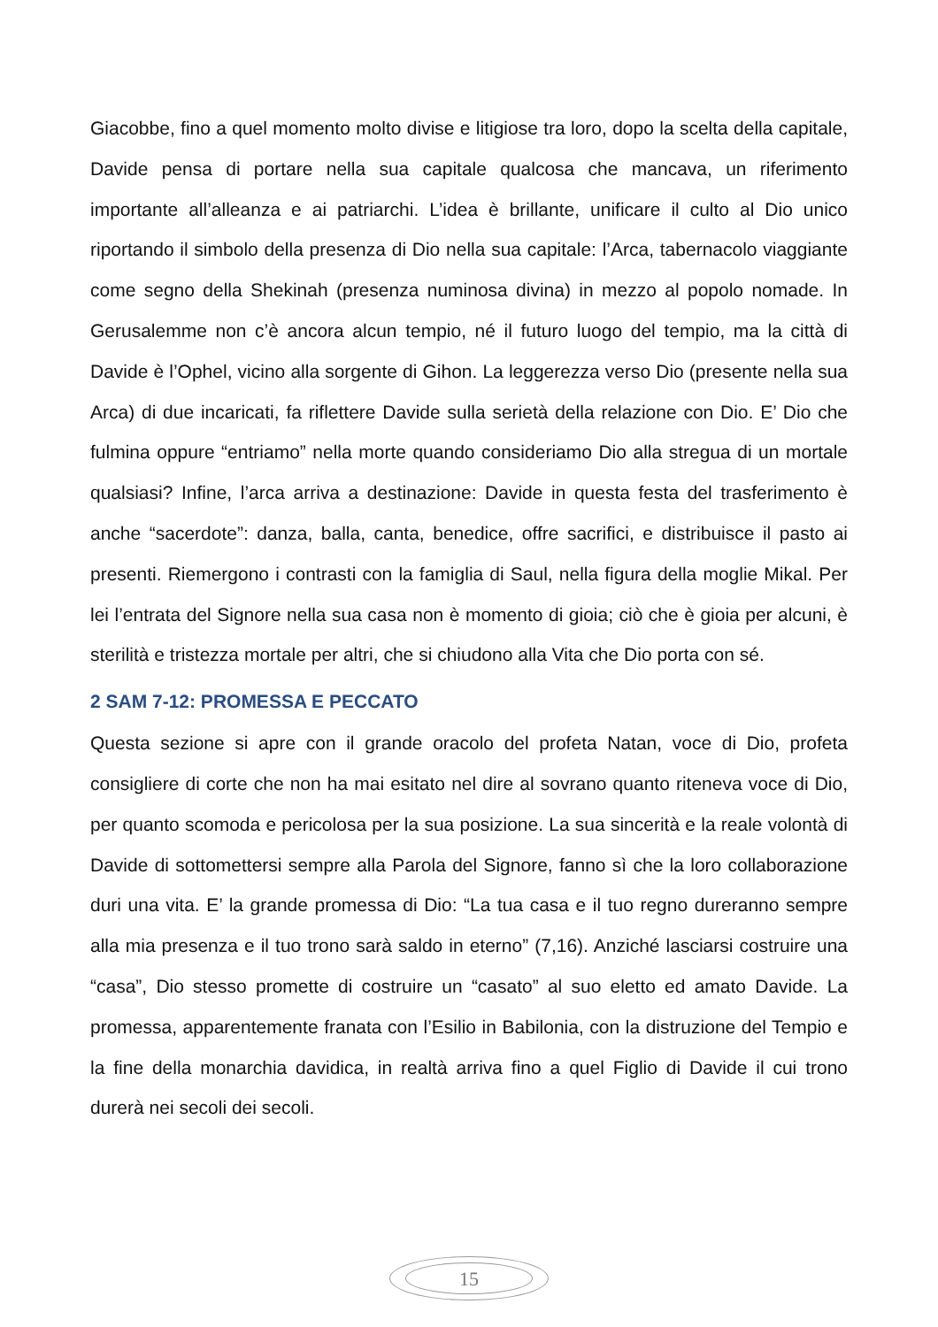Giacobbe, fino a quel momento molto divise e litigiose tra loro, dopo la scelta della capitale, Davide pensa di portare nella sua capitale qualcosa che mancava, un riferimento importante all’alleanza e ai patriarchi. L’idea è brillante, unificare il culto al Dio unico riportando il simbolo della presenza di Dio nella sua capitale: l’Arca, tabernacolo viaggiante come segno della Shekinah (presenza numinosa divina) in mezzo al popolo nomade. In Gerusalemme non c’è ancora alcun tempio, né il futuro luogo del tempio, ma la città di Davide è l’Ophel, vicino alla sorgente di Gihon. La leggerezza verso Dio (presente nella sua Arca) di due incaricati, fa riflettere Davide sulla serietà della relazione con Dio. E’ Dio che fulmina oppure “entriamo” nella morte quando consideriamo Dio alla stregua di un mortale qualsiasi? Infine, l’arca arriva a destinazione: Davide in questa festa del trasferimento è anche “sacerdote”: danza, balla, canta, benedice, offre sacrifici, e distribuisce il pasto ai presenti. Riemergono i contrasti con la famiglia di Saul, nella figura della moglie Mikal. Per lei l’entrata del Signore nella sua casa non è momento di gioia; ciò che è gioia per alcuni, è sterilità e tristezza mortale per altri, che si chiudono alla Vita che Dio porta con sé.
2 SAM 7-12: PROMESSA E PECCATO
Questa sezione si apre con il grande oracolo del profeta Natan, voce di Dio, profeta consigliere di corte che non ha mai esitato nel dire al sovrano quanto riteneva voce di Dio, per quanto scomoda e pericolosa per la sua posizione. La sua sincerità e la reale volontà di Davide di sottomettersi sempre alla Parola del Signore, fanno sì che la loro collaborazione duri una vita. E’ la grande promessa di Dio: “La tua casa e il tuo regno dureranno sempre alla mia presenza e il tuo trono sarà saldo in eterno” (7,16). Anziché lasciarsi costruire una “casa”, Dio stesso promette di costruire un “casato” al suo eletto ed amato Davide. La promessa, apparentemente franata con l’Esilio in Babilonia, con la distruzione del Tempio e la fine della monarchia davidica, in realtà arriva fino a quel Figlio di Davide il cui trono durerà nei secoli dei secoli.
15